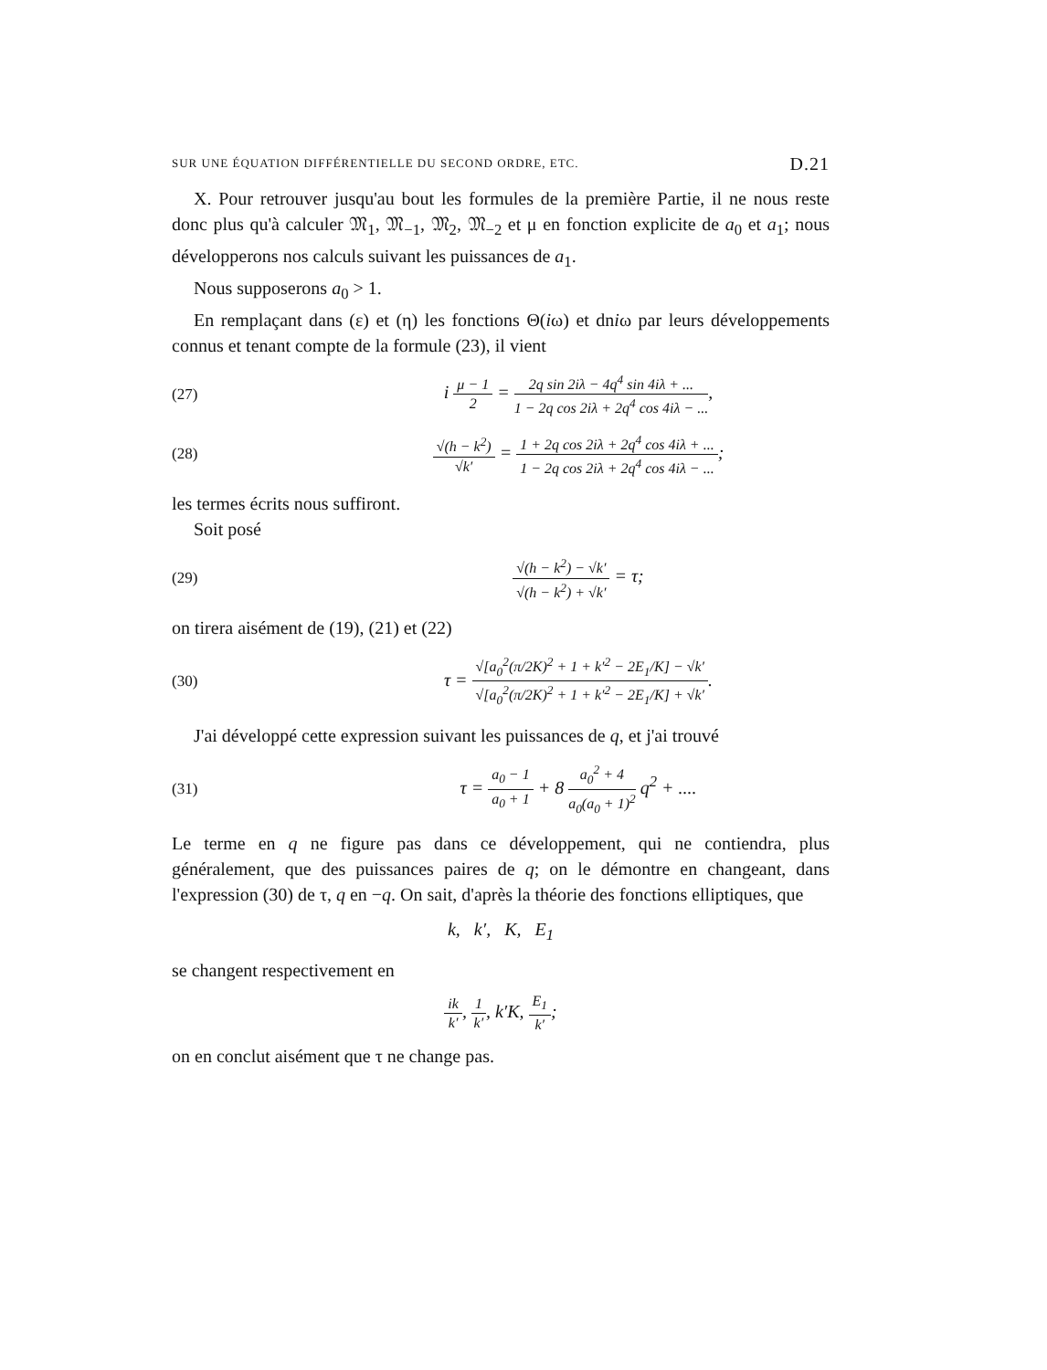SUR UNE ÉQUATION DIFFÉRENTIELLE DU SECOND ORDRE, ETC. D.21
X. Pour retrouver jusqu'au bout les formules de la première Partie, il ne nous reste donc plus qu'à calculer 𝔐<sub>1</sub>, 𝔐<sub>−1</sub>, 𝔐<sub>2</sub>, 𝔐<sub>−2</sub> et μ en fonction explicite de a<sub>0</sub> et a<sub>1</sub>; nous développerons nos calculs suivant les puissances de a<sub>1</sub>.
Nous supposerons a<sub>0</sub> > 1.
En remplaçant dans (ε) et (η) les fonctions Θ(iω) et dniω par leurs développements connus et tenant compte de la formule (23), il vient
(27) i μ − 1 2 = 2q sin 2iλ − 4q<sup>4</sup> sin 4iλ + ... 1 − 2q cos 2iλ + 2q<sup>4</sup> cos 4iλ − ...,
(28) √(h − k<sup>2</sup>) √k′ = 1 + 2q cos 2iλ + 2q<sup>4</sup> cos 4iλ + ... 1 − 2q cos 2iλ + 2q<sup>4</sup> cos 4iλ − ...;
les termes écrits nous suffiront.
Soit posé
(29) √(h − k<sup>2</sup>) − √k′ √(h − k<sup>2</sup>) + √k′ = τ;
on tirera aisément de (19), (21) et (22)
(30) τ = √[a<sub>0</sub><sup>2</sup>(π/2K)<sup>2</sup> + 1 + k′<sup>2</sup> − 2E<sub>1</sub>/K] − √k′ √[a<sub>0</sub><sup>2</sup>(π/2K)<sup>2</sup> + 1 + k′<sup>2</sup> − 2E<sub>1</sub>/K] + √k′.
J'ai développé cette expression suivant les puissances de q, et j'ai trouvé
(31) τ = a<sub>0</sub> − 1 a<sub>0</sub> + 1 + 8 a<sub>0</sub><sup>2</sup> + 4 a<sub>0</sub>(a<sub>0</sub> + 1)<sup>2</sup> q<sup>2</sup> + ....
Le terme en q ne figure pas dans ce développement, qui ne contiendra, plus généralement, que des puissances paires de q; on le démontre en changeant, dans l'expression (30) de τ, q en −q. On sait, d'après la théorie des fonctions elliptiques, que
k, k′, K, E<sub>1</sub>
se changent respectivement en
ik k′, 1 k′, k′K, E<sub>1</sub> k′;
on en conclut aisément que τ ne change pas.